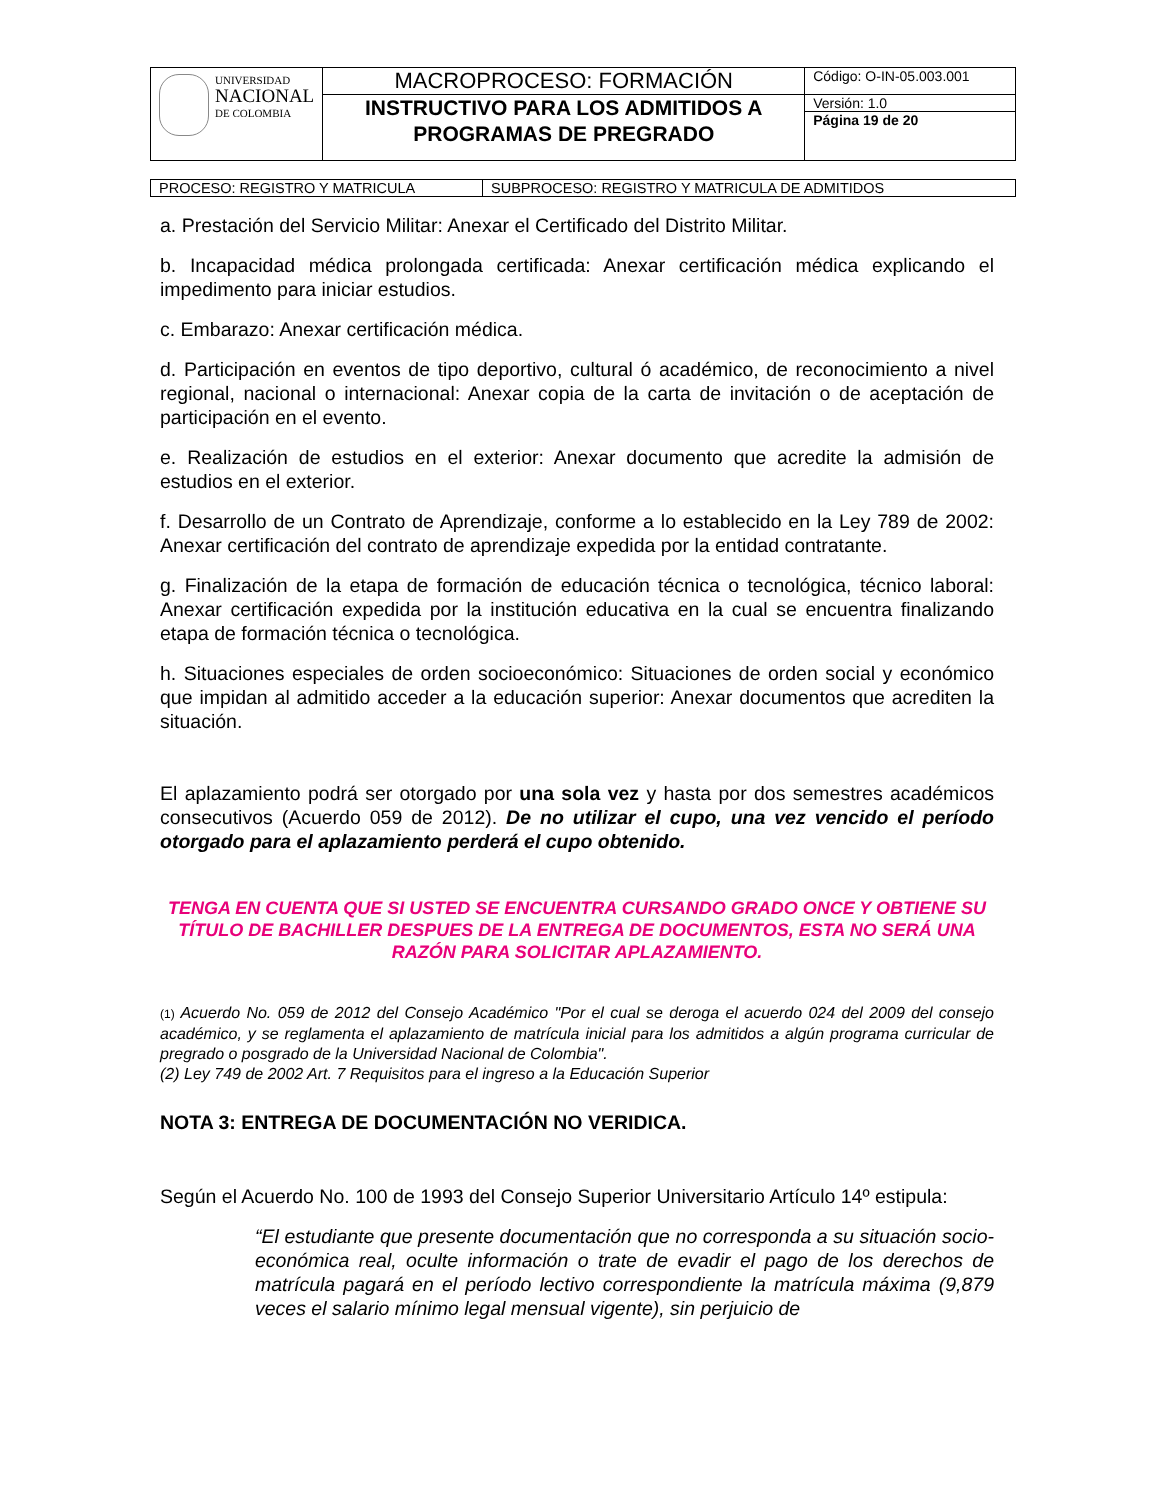| UNIVERSIDAD NACIONAL DE COLOMBIA | MACROPROCESO: FORMACIÓN | Código: O-IN-05.003.001 |
| | INSTRUCTIVO PARA LOS ADMITIDOS A PROGRAMAS DE PREGRADO | Versión: 1.0 |
| | | Página 19 de 20 |
| PROCESO: REGISTRO Y MATRICULA | SUBPROCESO: REGISTRO Y MATRICULA DE ADMITIDOS |
a. Prestación del Servicio Militar: Anexar el Certificado del Distrito Militar.
b. Incapacidad médica prolongada certificada: Anexar certificación médica explicando el impedimento para iniciar estudios.
c. Embarazo: Anexar certificación médica.
d. Participación en eventos de tipo deportivo, cultural ó académico, de reconocimiento a nivel regional, nacional o internacional: Anexar copia de la carta de invitación o de aceptación de participación en el evento.
e. Realización de estudios en el exterior: Anexar documento que acredite la admisión de estudios en el exterior.
f. Desarrollo de un Contrato de Aprendizaje, conforme a lo establecido en la Ley 789 de 2002: Anexar certificación del contrato de aprendizaje expedida por la entidad contratante.
g. Finalización de la etapa de formación de educación técnica o tecnológica, técnico laboral: Anexar certificación expedida por la institución educativa en la cual se encuentra finalizando etapa de formación técnica o tecnológica.
h. Situaciones especiales de orden socioeconómico: Situaciones de orden social y económico que impidan al admitido acceder a la educación superior: Anexar documentos que acrediten la situación.
El aplazamiento podrá ser otorgado por una sola vez y hasta por dos semestres académicos consecutivos (Acuerdo 059 de 2012). De no utilizar el cupo, una vez vencido el período otorgado para el aplazamiento perderá el cupo obtenido.
TENGA EN CUENTA QUE SI USTED SE ENCUENTRA CURSANDO GRADO ONCE Y OBTIENE SU TÍTULO DE BACHILLER DESPUES DE LA ENTREGA DE DOCUMENTOS, ESTA NO SERÁ UNA RAZÓN PARA SOLICITAR APLAZAMIENTO.
(1) Acuerdo No. 059 de 2012 del Consejo Académico "Por el cual se deroga el acuerdo 024 del 2009 del consejo académico, y se reglamenta el aplazamiento de matrícula inicial para los admitidos a algún programa curricular de pregrado o posgrado de la Universidad Nacional de Colombia".
(2) Ley 749 de 2002 Art. 7 Requisitos para el ingreso a la Educación Superior
NOTA 3: ENTREGA DE DOCUMENTACIÓN NO VERIDICA.
Según el Acuerdo No. 100 de 1993 del Consejo Superior Universitario Artículo 14º estipula:
“El estudiante que presente documentación que no corresponda a su situación socio-económica real, oculte información o trate de evadir el pago de los derechos de matrícula pagará en el período lectivo correspondiente la matrícula máxima (9,879 veces el salario mínimo legal mensual vigente), sin perjuicio de